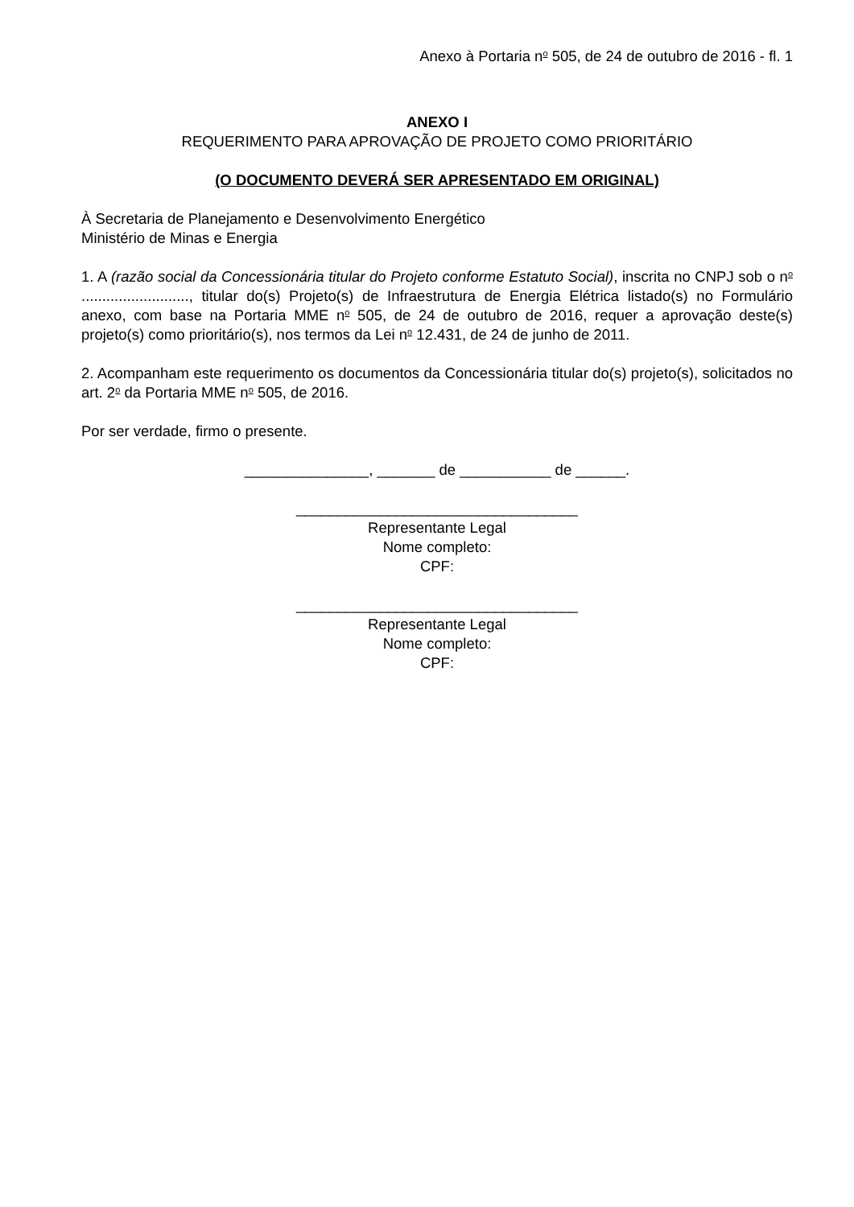Anexo à Portaria n<sup>o</sup> 505, de 24 de outubro de 2016 - fl. 1
ANEXO I
REQUERIMENTO PARA APROVAÇÃO DE PROJETO COMO PRIORITÁRIO
(O DOCUMENTO DEVERÁ SER APRESENTADO EM ORIGINAL)
À Secretaria de Planejamento e Desenvolvimento Energético
Ministério de Minas e Energia
1. A (razão social da Concessionária titular do Projeto conforme Estatuto Social), inscrita no CNPJ sob o n<sup>o</sup> .........................., titular do(s) Projeto(s) de Infraestrutura de Energia Elétrica listado(s) no Formulário anexo, com base na Portaria MME n<sup>o</sup> 505, de 24 de outubro de 2016, requer a aprovação deste(s) projeto(s) como prioritário(s), nos termos da Lei n<sup>o</sup> 12.431, de 24 de junho de 2011.
2. Acompanham este requerimento os documentos da Concessionária titular do(s) projeto(s), solicitados no art. 2<sup>o</sup> da Portaria MME n<sup>o</sup> 505, de 2016.
Por ser verdade, firmo o presente.
_______________, _______ de ___________ de ______.
__________________________________
Representante Legal
Nome completo:
CPF:
__________________________________
Representante Legal
Nome completo:
CPF: